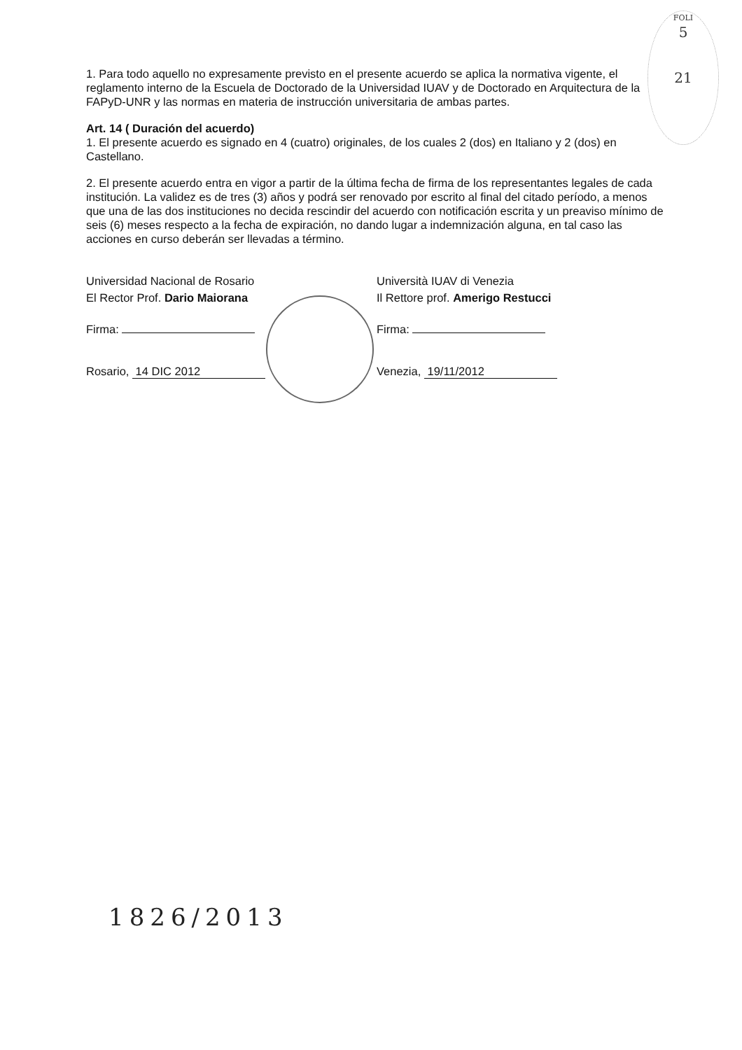FOLI
5
21
1. Para todo aquello no expresamente previsto en el presente acuerdo se aplica la normativa vigente, el reglamento interno de la Escuela de Doctorado de la Universidad IUAV y de Doctorado en Arquitectura de la FAPyD-UNR y las normas en materia de instrucción universitaria de ambas partes.
Art. 14 ( Duración del acuerdo)
1. El presente acuerdo es signado en 4 (cuatro) originales, de los cuales 2 (dos) en Italiano y 2 (dos) en Castellano.
2. El presente acuerdo entra en vigor a partir de la última fecha de firma de los representantes legales de cada institución. La validez es de tres (3) años y podrá ser renovado por escrito al final del citado período, a menos que una de las dos instituciones no decida rescindir del acuerdo con notificación escrita y un preaviso mínimo de seis (6) meses respecto a la fecha de expiración, no dando lugar a indemnización alguna, en tal caso las acciones en curso deberán ser llevadas a término.
Universidad Nacional de Rosario
El Rector Prof. Dario Maiorana
Firma:
Rosario, 14 DIC 2012
Università IUAV di Venezia
Il Rettore prof. Amerigo Restucci
Firma:
Venezia, 19/11/2012
1826/2013